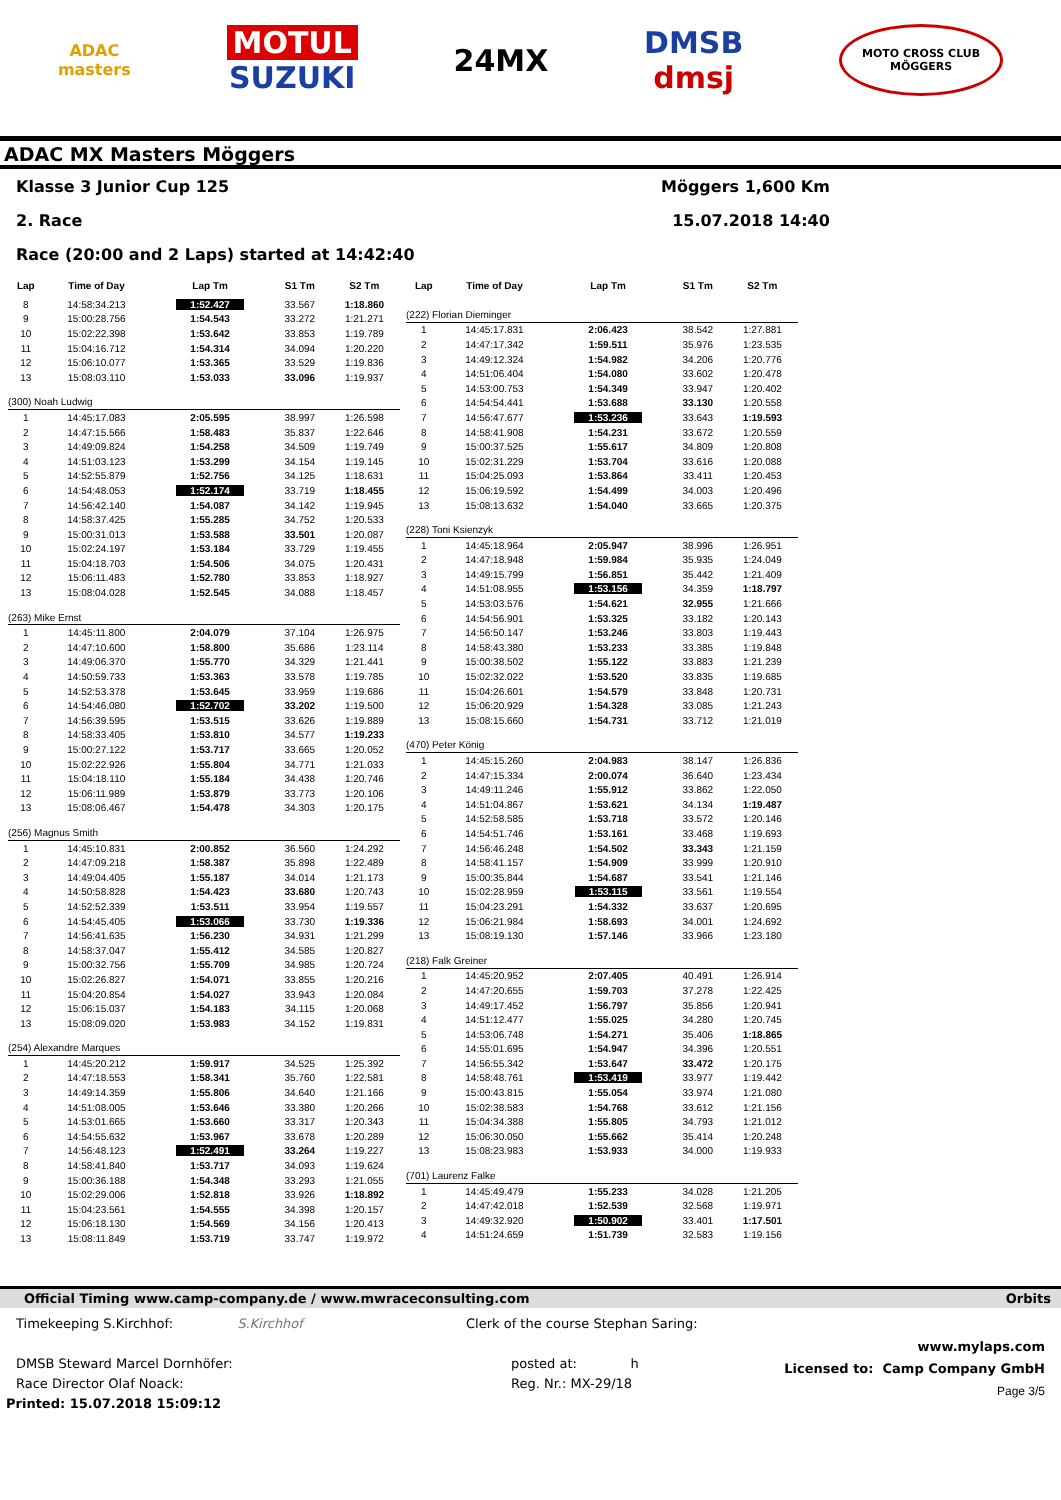ADAC
masters
MOTUL
SUZUKI
24MX
DMSB
dmsj
MOTO CROSS CLUB
MÖGGERS
ADAC MX Masters Möggers
Klasse 3 Junior Cup 125 Möggers 1,600 Km
2. Race 15.07.2018 14:40
Race (20:00 and 2 Laps) started at 14:42:40
| Lap | Time of Day | Lap Tm | S1 Tm | S2 Tm |
| --- | --- | --- | --- | --- |
| 8 | 14:58:34.213 | 1:52.427 | 33.567 | 1:18.860 |
| 9 | 15:00:28.756 | 1:54.543 | 33.272 | 1:21.271 |
| 10 | 15:02:22.398 | 1:53.642 | 33.853 | 1:19.789 |
| 11 | 15:04:16.712 | 1:54.314 | 34.094 | 1:20.220 |
| 12 | 15:06:10.077 | 1:53.365 | 33.529 | 1:19.836 |
| 13 | 15:08:03.110 | 1:53.033 | 33.096 | 1:19.937 |
| (300) Noah Ludwig | | | | |
| 1 | 14:45:17.083 | 2:05.595 | 38.997 | 1:26.598 |
| 2 | 14:47:15.566 | 1:58.483 | 35.837 | 1:22.646 |
| 3 | 14:49:09.824 | 1:54.258 | 34.509 | 1:19.749 |
| 4 | 14:51:03.123 | 1:53.299 | 34.154 | 1:19.145 |
| 5 | 14:52:55.879 | 1:52.756 | 34.125 | 1:18.631 |
| 6 | 14:54:48.053 | 1:52.174 | 33.719 | 1:18.455 |
| 7 | 14:56:42.140 | 1:54.087 | 34.142 | 1:19.945 |
| 8 | 14:58:37.425 | 1:55.285 | 34.752 | 1:20.533 |
| 9 | 15:00:31.013 | 1:53.588 | 33.501 | 1:20.087 |
| 10 | 15:02:24.197 | 1:53.184 | 33.729 | 1:19.455 |
| 11 | 15:04:18.703 | 1:54.506 | 34.075 | 1:20.431 |
| 12 | 15:06:11.483 | 1:52.780 | 33.853 | 1:18.927 |
| 13 | 15:08:04.028 | 1:52.545 | 34.088 | 1:18.457 |
| (263) Mike Ernst | | | | |
| 1 | 14:45:11.800 | 2:04.079 | 37.104 | 1:26.975 |
| 2 | 14:47:10.600 | 1:58.800 | 35.686 | 1:23.114 |
| 3 | 14:49:06.370 | 1:55.770 | 34.329 | 1:21.441 |
| 4 | 14:50:59.733 | 1:53.363 | 33.578 | 1:19.785 |
| 5 | 14:52:53.378 | 1:53.645 | 33.959 | 1:19.686 |
| 6 | 14:54:46.080 | 1:52.702 | 33.202 | 1:19.500 |
| 7 | 14:56:39.595 | 1:53.515 | 33.626 | 1:19.889 |
| 8 | 14:58:33.405 | 1:53.810 | 34.577 | 1:19.233 |
| 9 | 15:00:27.122 | 1:53.717 | 33.665 | 1:20.052 |
| 10 | 15:02:22.926 | 1:55.804 | 34.771 | 1:21.033 |
| 11 | 15:04:18.110 | 1:55.184 | 34.438 | 1:20.746 |
| 12 | 15:06:11.989 | 1:53.879 | 33.773 | 1:20.106 |
| 13 | 15:08:06.467 | 1:54.478 | 34.303 | 1:20.175 |
| (256) Magnus Smith | | | | |
| 1 | 14:45:10.831 | 2:00.852 | 36.560 | 1:24.292 |
| 2 | 14:47:09.218 | 1:58.387 | 35.898 | 1:22.489 |
| 3 | 14:49:04.405 | 1:55.187 | 34.014 | 1:21.173 |
| 4 | 14:50:58.828 | 1:54.423 | 33.680 | 1:20.743 |
| 5 | 14:52:52.339 | 1:53.511 | 33.954 | 1:19.557 |
| 6 | 14:54:45.405 | 1:53.066 | 33.730 | 1:19.336 |
| 7 | 14:56:41.635 | 1:56.230 | 34.931 | 1:21.299 |
| 8 | 14:58:37.047 | 1:55.412 | 34.585 | 1:20.827 |
| 9 | 15:00:32.756 | 1:55.709 | 34.985 | 1:20.724 |
| 10 | 15:02:26.827 | 1:54.071 | 33.855 | 1:20.216 |
| 11 | 15:04:20.854 | 1:54.027 | 33.943 | 1:20.084 |
| 12 | 15:06:15.037 | 1:54.183 | 34.115 | 1:20.068 |
| 13 | 15:08:09.020 | 1:53.983 | 34.152 | 1:19.831 |
| (254) Alexandre Marques | | | | |
| 1 | 14:45:20.212 | 1:59.917 | 34.525 | 1:25.392 |
| 2 | 14:47:18.553 | 1:58.341 | 35.760 | 1:22.581 |
| 3 | 14:49:14.359 | 1:55.806 | 34.640 | 1:21.166 |
| 4 | 14:51:08.005 | 1:53.646 | 33.380 | 1:20.266 |
| 5 | 14:53:01.665 | 1:53.660 | 33.317 | 1:20.343 |
| 6 | 14:54:55.632 | 1:53.967 | 33.678 | 1:20.289 |
| 7 | 14:56:48.123 | 1:52.491 | 33.264 | 1:19.227 |
| 8 | 14:58:41.840 | 1:53.717 | 34.093 | 1:19.624 |
| 9 | 15:00:36.188 | 1:54.348 | 33.293 | 1:21.055 |
| 10 | 15:02:29.006 | 1:52.818 | 33.926 | 1:18.892 |
| 11 | 15:04:23.561 | 1:54.555 | 34.398 | 1:20.157 |
| 12 | 15:06:18.130 | 1:54.569 | 34.156 | 1:20.413 |
| 13 | 15:08:11.849 | 1:53.719 | 33.747 | 1:19.972 |
| Lap | Time of Day | Lap Tm | S1 Tm | S2 Tm |
| --- | --- | --- | --- | --- |
| (222) Florian Dieminger | | | | |
| 1 | 14:45:17.831 | 2:06.423 | 38.542 | 1:27.881 |
| 2 | 14:47:17.342 | 1:59.511 | 35.976 | 1:23.535 |
| 3 | 14:49:12.324 | 1:54.982 | 34.206 | 1:20.776 |
| 4 | 14:51:06.404 | 1:54.080 | 33.602 | 1:20.478 |
| 5 | 14:53:00.753 | 1:54.349 | 33.947 | 1:20.402 |
| 6 | 14:54:54.441 | 1:53.688 | 33.130 | 1:20.558 |
| 7 | 14:56:47.677 | 1:53.236 | 33.643 | 1:19.593 |
| 8 | 14:58:41.908 | 1:54.231 | 33.672 | 1:20.559 |
| 9 | 15:00:37.525 | 1:55.617 | 34.809 | 1:20.808 |
| 10 | 15:02:31.229 | 1:53.704 | 33.616 | 1:20.088 |
| 11 | 15:04:25.093 | 1:53.864 | 33.411 | 1:20.453 |
| 12 | 15:06:19.592 | 1:54.499 | 34.003 | 1:20.496 |
| 13 | 15:08:13.632 | 1:54.040 | 33.665 | 1:20.375 |
| (228) Toni Ksienzyk | | | | |
| 1 | 14:45:18.964 | 2:05.947 | 38.996 | 1:26.951 |
| 2 | 14:47:18.948 | 1:59.984 | 35.935 | 1:24.049 |
| 3 | 14:49:15.799 | 1:56.851 | 35.442 | 1:21.409 |
| 4 | 14:51:08.955 | 1:53.156 | 34.359 | 1:18.797 |
| 5 | 14:53:03.576 | 1:54.621 | 32.955 | 1:21.666 |
| 6 | 14:54:56.901 | 1:53.325 | 33.182 | 1:20.143 |
| 7 | 14:56:50.147 | 1:53.246 | 33.803 | 1:19.443 |
| 8 | 14:58:43.380 | 1:53.233 | 33.385 | 1:19.848 |
| 9 | 15:00:38.502 | 1:55.122 | 33.883 | 1:21.239 |
| 10 | 15:02:32.022 | 1:53.520 | 33.835 | 1:19.685 |
| 11 | 15:04:26.601 | 1:54.579 | 33.848 | 1:20.731 |
| 12 | 15:06:20.929 | 1:54.328 | 33.085 | 1:21.243 |
| 13 | 15:08:15.660 | 1:54.731 | 33.712 | 1:21.019 |
| (470) Peter König | | | | |
| 1 | 14:45:15.260 | 2:04.983 | 38.147 | 1:26.836 |
| 2 | 14:47:15.334 | 2:00.074 | 36.640 | 1:23.434 |
| 3 | 14:49:11.246 | 1:55.912 | 33.862 | 1:22.050 |
| 4 | 14:51:04.867 | 1:53.621 | 34.134 | 1:19.487 |
| 5 | 14:52:58.585 | 1:53.718 | 33.572 | 1:20.146 |
| 6 | 14:54:51.746 | 1:53.161 | 33.468 | 1:19.693 |
| 7 | 14:56:46.248 | 1:54.502 | 33.343 | 1:21.159 |
| 8 | 14:58:41.157 | 1:54.909 | 33.999 | 1:20.910 |
| 9 | 15:00:35.844 | 1:54.687 | 33.541 | 1:21.146 |
| 10 | 15:02:28.959 | 1:53.115 | 33.561 | 1:19.554 |
| 11 | 15:04:23.291 | 1:54.332 | 33.637 | 1:20.695 |
| 12 | 15:06:21.984 | 1:58.693 | 34.001 | 1:24.692 |
| 13 | 15:08:19.130 | 1:57.146 | 33.966 | 1:23.180 |
| (218) Falk Greiner | | | | |
| 1 | 14:45:20.952 | 2:07.405 | 40.491 | 1:26.914 |
| 2 | 14:47:20.655 | 1:59.703 | 37.278 | 1:22.425 |
| 3 | 14:49:17.452 | 1:56.797 | 35.856 | 1:20.941 |
| 4 | 14:51:12.477 | 1:55.025 | 34.280 | 1:20.745 |
| 5 | 14:53:06.748 | 1:54.271 | 35.406 | 1:18.865 |
| 6 | 14:55:01.695 | 1:54.947 | 34.396 | 1:20.551 |
| 7 | 14:56:55.342 | 1:53.647 | 33.472 | 1:20.175 |
| 8 | 14:58:48.761 | 1:53.419 | 33.977 | 1:19.442 |
| 9 | 15:00:43.815 | 1:55.054 | 33.974 | 1:21.080 |
| 10 | 15:02:38.583 | 1:54.768 | 33.612 | 1:21.156 |
| 11 | 15:04:34.388 | 1:55.805 | 34.793 | 1:21.012 |
| 12 | 15:06:30.050 | 1:55.662 | 35.414 | 1:20.248 |
| 13 | 15:08:23.983 | 1:53.933 | 34.000 | 1:19.933 |
| (701) Laurenz Falke | | | | |
| 1 | 14:45:49.479 | 1:55.233 | 34.028 | 1:21.205 |
| 2 | 14:47:42.018 | 1:52.539 | 32.568 | 1:19.971 |
| 3 | 14:49:32.920 | 1:50.902 | 33.401 | 1:17.501 |
| 4 | 14:51:24.659 | 1:51.739 | 32.583 | 1:19.156 |
Official Timing www.camp-company.de / www.mwraceconsulting.com Orbits
Timekeeping S.Kirchhof: S.Kirchhof
DMSB Steward Marcel Dornhöfer:
Race Director Olaf Noack:
Printed: 15.07.2018 15:09:12
Clerk of the course Stephan Saring:
posted at: h
Reg. Nr.: MX-29/18
www.mylaps.com
Licensed to: Camp Company GmbH
Page 3/5